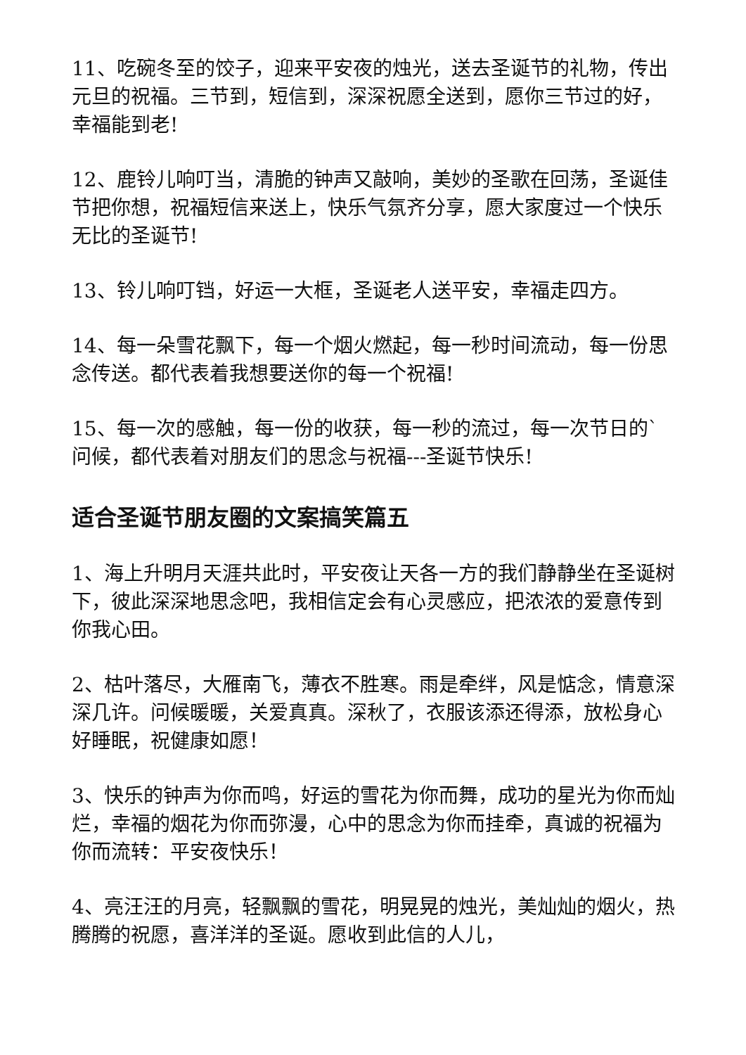11、吃碗冬至的饺子，迎来平安夜的烛光，送去圣诞节的礼物，传出元旦的祝福。三节到，短信到，深深祝愿全送到，愿你三节过的好，幸福能到老!
12、鹿铃儿响叮当，清脆的钟声又敲响，美妙的圣歌在回荡，圣诞佳节把你想，祝福短信来送上，快乐气氛齐分享，愿大家度过一个快乐无比的圣诞节!
13、铃儿响叮铛，好运一大框，圣诞老人送平安，幸福走四方。
14、每一朵雪花飘下，每一个烟火燃起，每一秒时间流动，每一份思念传送。都代表着我想要送你的每一个祝福!
15、每一次的感触，每一份的收获，每一秒的流过，每一次节日的`问候，都代表着对朋友们的思念与祝福---圣诞节快乐!
适合圣诞节朋友圈的文案搞笑篇五
1、海上升明月天涯共此时，平安夜让天各一方的我们静静坐在圣诞树下，彼此深深地思念吧，我相信定会有心灵感应，把浓浓的爱意传到你我心田。
2、枯叶落尽，大雁南飞，薄衣不胜寒。雨是牵绊，风是惦念，情意深深几许。问候暖暖，关爱真真。深秋了，衣服该添还得添，放松身心好睡眠，祝健康如愿！
3、快乐的钟声为你而鸣，好运的雪花为你而舞，成功的星光为你而灿烂，幸福的烟花为你而弥漫，心中的思念为你而挂牵，真诚的祝福为你而流转：平安夜快乐！
4、亮汪汪的月亮，轻飘飘的雪花，明晃晃的烛光，美灿灿的烟火，热腾腾的祝愿，喜洋洋的圣诞。愿收到此信的人儿，